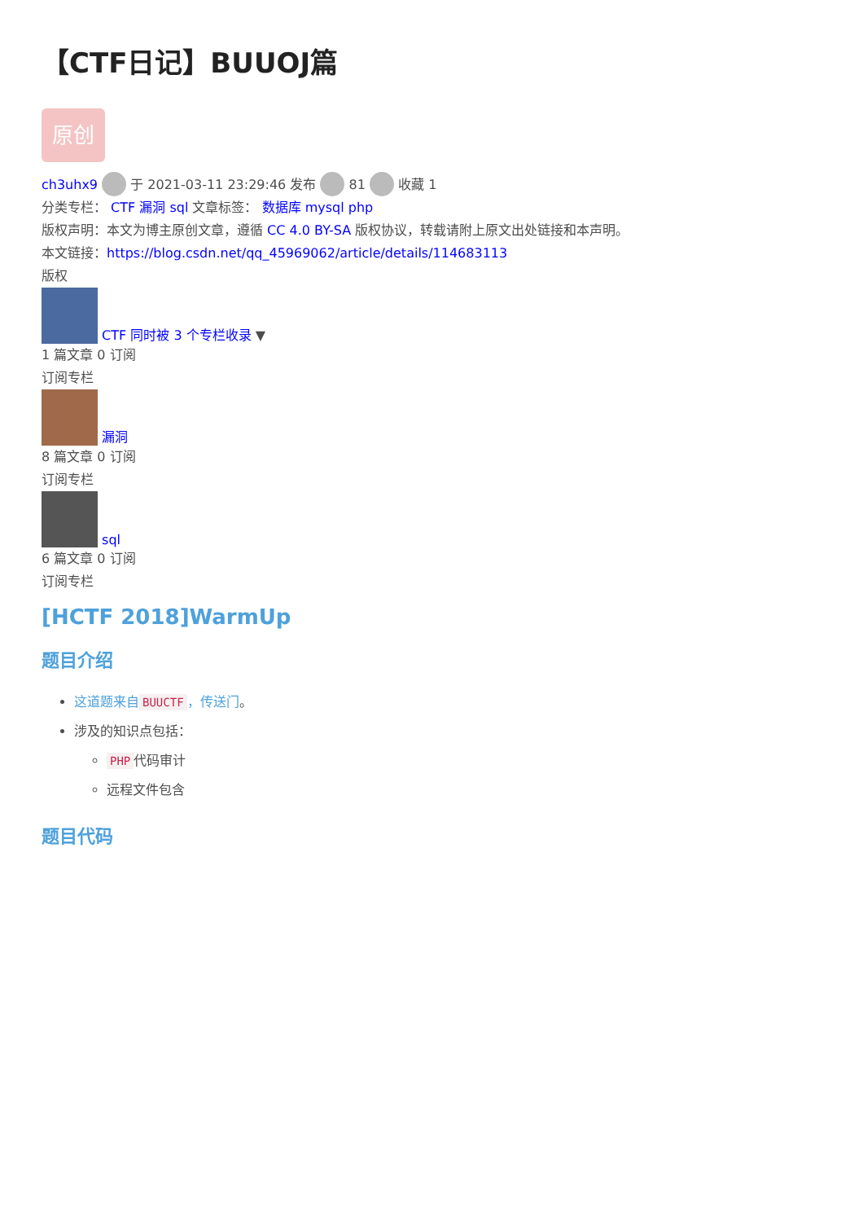【CTF日记】BUUOJ篇
原创
ch3uhx9 于 2021-03-11 23:29:46 发布 81 收藏 1
分类专栏： CTF 漏洞 sql 文章标签： 数据库 mysql php
版权声明：本文为博主原创文章，遵循 CC 4.0 BY-SA 版权协议，转载请附上原文出处链接和本声明。
本文链接：https://blog.csdn.net/qq_45969062/article/details/114683113
版权
CTF 同时被 3 个专栏收录 ▼
1 篇文章 0 订阅
订阅专栏
漏洞
8 篇文章 0 订阅
订阅专栏
sql
6 篇文章 0 订阅
订阅专栏
[HCTF 2018]WarmUp
题目介绍
这道题来自 BUUCTF ，传送门。
涉及的知识点包括：
PHP 代码审计
远程文件包含
题目代码